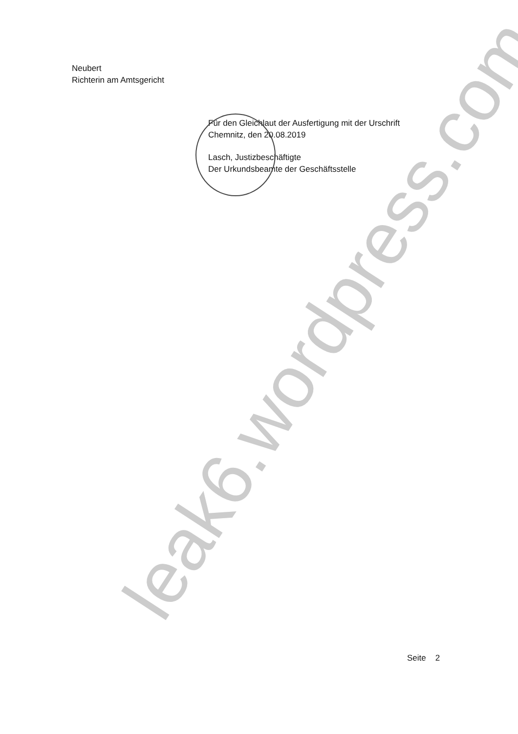leak6.wordpress.com
Neubert
Richterin am Amtsgericht
Für den Gleichlaut der Ausfertigung mit der Urschrift
Chemnitz, den 20.08.2019
Lasch, Justizbeschäftigte
Der Urkundsbeamte der Geschäftsstelle
Seite 2